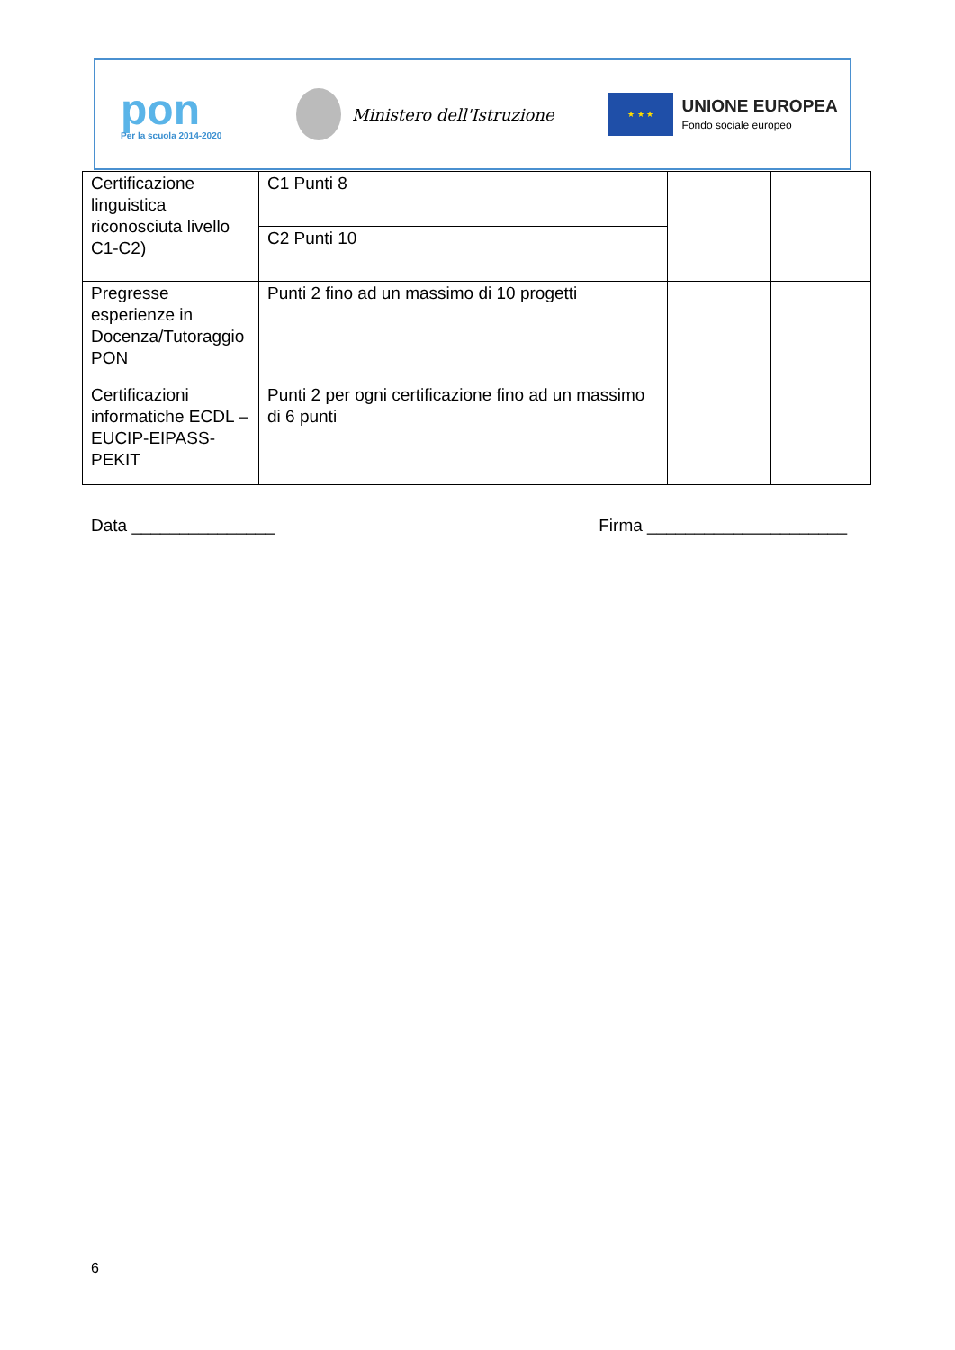pon
Per la scuola 2014-2020
Ministero dell'Istruzione
★ ★ ★
UNIONE EUROPEA
Fondo sociale europeo
| Certificazione linguistica riconosciuta livello C1-C2) | C1 Punti 8 | | |
| | C2 Punti 10 | | |
| Pregresse esperienze in Docenza/Tutoraggio PON | Punti 2 fino ad un massimo di 10 progetti | | |
| Certificazioni informatiche ECDL – EUCIP-EIPASS-PEKIT | Punti 2 per ogni certificazione fino ad un massimo di 6 punti | | |
Data _______________ Firma _____________________
6